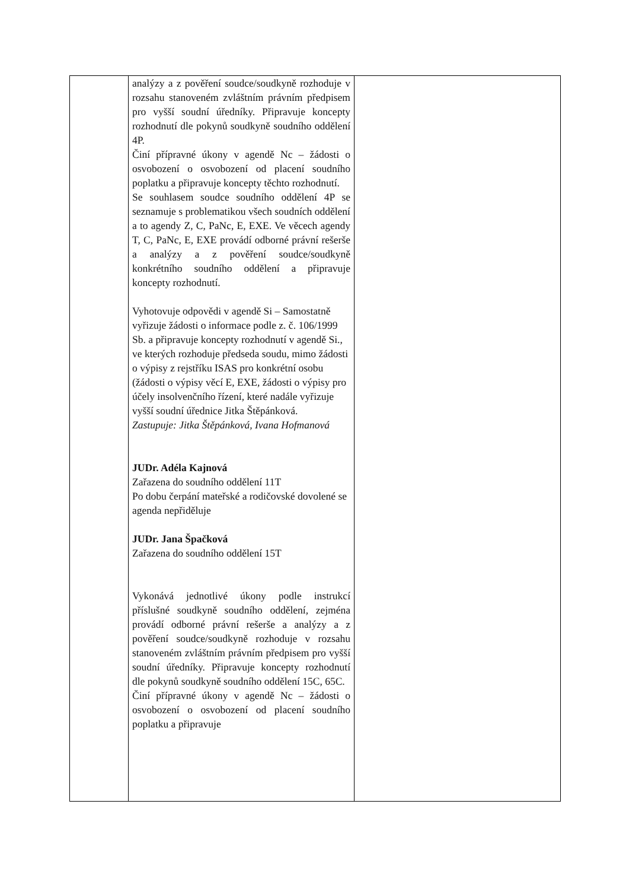| | analýzy a z pověření soudce/soudkyně rozhoduje v rozsahu stanoveném zvláštním právním předpisem pro vyšší soudní úředníky. Připravuje koncepty rozhodnutí dle pokynů soudkyně soudního oddělení 4P. Činí přípravné úkony v agendě Nc – žádosti o osvobození o osvobození od placení soudního poplatku a připravuje koncepty těchto rozhodnutí. Se souhlasem soudce soudního oddělení 4P se seznamuje s problematikou všech soudních oddělení a to agendy Z, C, PaNc, E, EXE. Ve věcech agendy T, C, PaNc, E, EXE provádí odborné právní rešerše a analýzy a z pověření soudce/soudkyně konkrétního soudního oddělení a připravuje koncepty rozhodnutí. Vyhotovuje odpovědi v agendě Si – Samostatně vyřizuje žádosti o informace podle z. č. 106/1999 Sb. a připravuje koncepty rozhodnutí v agendě Si., ve kterých rozhoduje předseda soudu, mimo žádosti o výpisy z rejstříku ISAS pro konkrétní osobu (žádosti o výpisy věcí E, EXE, žádosti o výpisy pro účely insolvenčního řízení, které nadále vyřizuje vyšší soudní úřednice Jitka Štěpánková. Zastupuje: Jitka Štěpánková, Ivana Hofmanová JUDr. Adéla Kajnová Zařazena do soudního oddělení 11T Po dobu čerpání mateřské a rodičovské dovolené se agenda nepřiděluje JUDr. Jana Špačková Zařazena do soudního oddělení 15T Vykonává jednotlivé úkony podle instrukcí příslušné soudkyně soudního oddělení, zejména provádí odborné právní rešerše a analýzy a z pověření soudce/soudkyně rozhoduje v rozsahu stanoveném zvláštním právním předpisem pro vyšší soudní úředníky. Připravuje koncepty rozhodnutí dle pokynů soudkyně soudního oddělení 15C, 65C. Činí přípravné úkony v agendě Nc – žádosti o osvobození o osvobození od placení soudního poplatku a připravuje | |